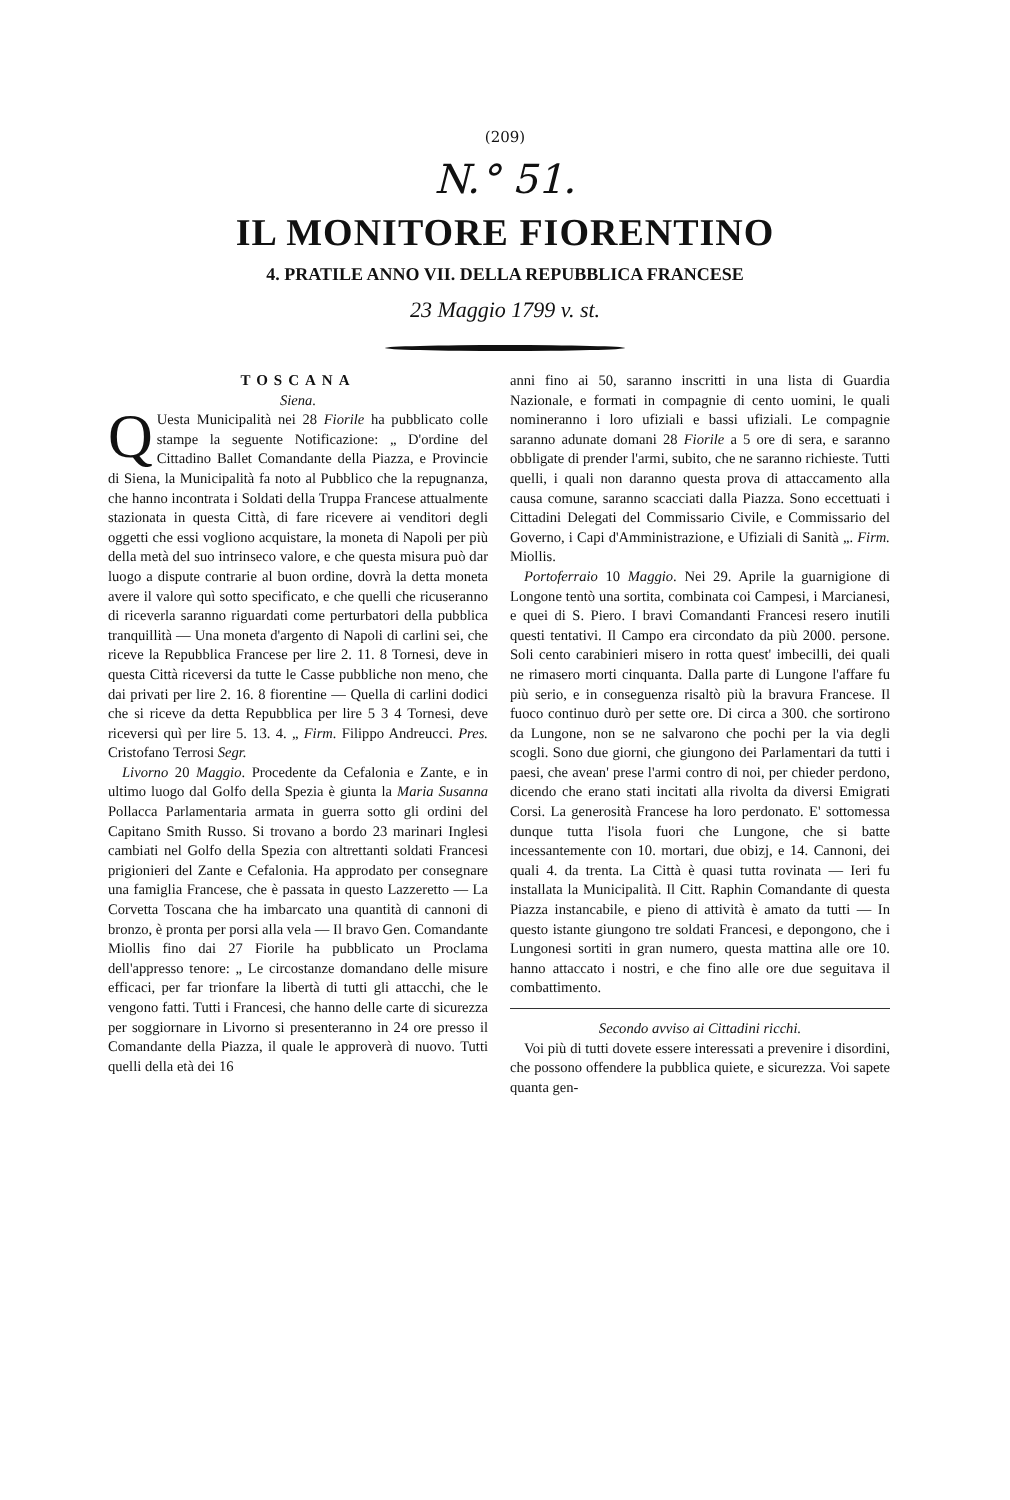(209)
N.° 51.
IL MONITORE FIORENTINO
4. PRATILE ANNO VII. DELLA REPUBBLICA FRANCESE
23 Maggio 1799 v. st.
TOSCANA
Siena.
QUesta Municipalità nei 28 Fiorile ha pubblicato colle stampe la seguente Notificazione: „ D'ordine del Cittadino Ballet Comandante della Piazza, e Provincie di Siena, la Municipalità fa noto al Pubblico che la repugnanza, che hanno incontrata i Soldati della Truppa Francese attualmente stazionata in questa Città, di fare ricevere ai venditori degli oggetti che essi vogliono acquistare, la moneta di Napoli per più della metà del suo intrinseco valore, e che questa misura può dar luogo a dispute contrarie al buon ordine, dovrà la detta moneta avere il valore quì sotto specificato, e che quelli che ricuseranno di riceverla saranno riguardati come perturbatori della pubblica tranquillità — Una moneta d'argento di Napoli di carlini sei, che riceve la Repubblica Francese per lire 2. 11. 8 Tornesi, deve in questa Città riceversi da tutte le Casse pubbliche non meno, che dai privati per lire 2. 16. 8 fiorentine — Quella di carlini dodici che si riceve da detta Repubblica per lire 5 3 4 Tornesi, deve riceversi quì per lire 5. 13. 4. „ Firm. Filippo Andreucci. Pres. Cristofano Terrosi Segr.
Livorno 20 Maggio. Procedente da Cefalonia e Zante, e in ultimo luogo dal Golfo della Spezia è giunta la Maria Susanna Pollacca Parlamentaria armata in guerra sotto gli ordini del Capitano Smith Russo. Si trovano a bordo 23 marinari Inglesi cambiati nel Golfo della Spezia con altrettanti soldati Francesi prigionieri del Zante e Cefalonia. Ha approdato per consegnare una famiglia Francese, che è passata in questo Lazzeretto — La Corvetta Toscana che ha imbarcato una quantità di cannoni di bronzo, è pronta per porsi alla vela — Il bravo Gen. Comandante Miollis fino dai 27 Fiorile ha pubblicato un Proclama dell'appresso tenore: „ Le circostanze domandano delle misure efficaci, per far trionfare la libertà di tutti gli attacchi, che le vengono fatti. Tutti i Francesi, che hanno delle carte di sicurezza per soggiornare in Livorno si presenteranno in 24 ore presso il Comandante della Piazza, il quale le approverà di nuovo. Tutti quelli della età dei 16
anni fino ai 50, saranno inscritti in una lista di Guardia Nazionale, e formati in compagnie di cento uomini, le quali nomineranno i loro ufiziali e bassi ufiziali. Le compagnie saranno adunate domani 28 Fiorile a 5 ore di sera, e saranno obbligate di prender l'armi, subito, che ne saranno richieste. Tutti quelli, i quali non daranno questa prova di attaccamento alla causa comune, saranno scacciati dalla Piazza. Sono eccettuati i Cittadini Delegati del Commissario Civile, e Commissario del Governo, i Capi d'Amministrazione, e Ufiziali di Sanità „. Firm. Miollis.
Portoferraio 10 Maggio. Nei 29. Aprile la guarnigione di Longone tentò una sortita, combinata coi Campesi, i Marcianesi, e quei di S. Piero. I bravi Comandanti Francesi resero inutili questi tentativi. Il Campo era circondato da più 2000. persone. Soli cento carabinieri misero in rotta quest' imbecilli, dei quali ne rimasero morti cinquanta. Dalla parte di Lungone l'affare fu più serio, e in conseguenza risaltò più la bravura Francese. Il fuoco continuo durò per sette ore. Di circa a 300. che sortirono da Lungone, non se ne salvarono che pochi per la via degli scogli. Sono due giorni, che giungono dei Parlamentari da tutti i paesi, che avean' prese l'armi contro di noi, per chieder perdono, dicendo che erano stati incitati alla rivolta da diversi Emigrati Corsi. La generosità Francese ha loro perdonato. E' sottomessa dunque tutta l'isola fuori che Lungone, che si batte incessantemente con 10. mortari, due obizj, e 14. Cannoni, dei quali 4. da trenta. La Città è quasi tutta rovinata — Ieri fu installata la Municipalità. Il Citt. Raphin Comandante di questa Piazza instancabile, e pieno di attività è amato da tutti — In questo istante giungono tre soldati Francesi, e depongono, che i Lungonesi sortiti in gran numero, questa mattina alle ore 10. hanno attaccato i nostri, e che fino alle ore due seguitava il combattimento.
Secondo avviso ai Cittadini ricchi.
Voi più di tutti dovete essere interessati a prevenire i disordini, che possono offendere la pubblica quiete, e sicurezza. Voi sapete quanta gen-